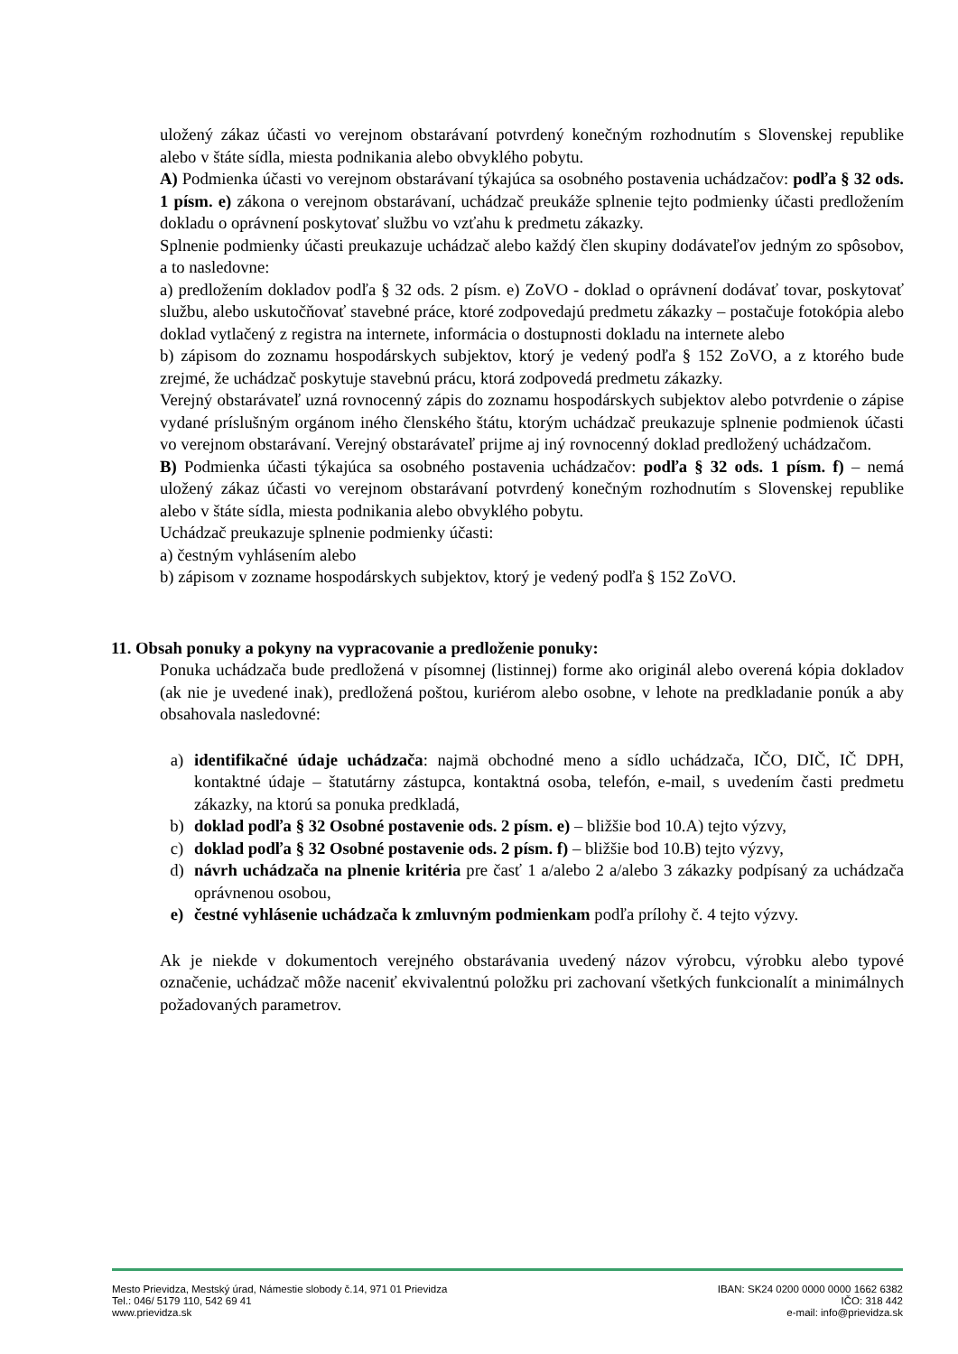uložený zákaz účasti vo verejnom obstarávaní potvrdený konečným rozhodnutím s Slovenskej republike alebo v štáte sídla, miesta podnikania alebo obvyklého pobytu.
A) Podmienka účasti vo verejnom obstarávaní týkajúca sa osobného postavenia uchádzačov: podľa § 32 ods. 1 písm. e) zákona o verejnom obstarávaní, uchádzač preukáže splnenie tejto podmienky účasti predložením dokladu o oprávnení poskytovať službu vo vzťahu k predmetu zákazky.
Splnenie podmienky účasti preukazuje uchádzač alebo každý člen skupiny dodávateľov jedným zo spôsobov, a to nasledovne:
a) predložením dokladov podľa § 32 ods. 2 písm. e) ZoVO - doklad o oprávnení dodávať tovar, poskytovať službu, alebo uskutočňovať stavebné práce, ktoré zodpovedajú predmetu zákazky – postačuje fotokópia alebo doklad vytlačený z registra na internete, informácia o dostupnosti dokladu na internete alebo
b) zápisom do zoznamu hospodárskych subjektov, ktorý je vedený podľa § 152 ZoVO, a z ktorého bude zrejmé, že uchádzač poskytuje stavebnú prácu, ktorá zodpovedá predmetu zákazky.
Verejný obstarávateľ uzná rovnocenný zápis do zoznamu hospodárskych subjektov alebo potvrdenie o zápise vydané príslušným orgánom iného členského štátu, ktorým uchádzač preukazuje splnenie podmienok účasti vo verejnom obstarávaní. Verejný obstarávateľ prijme aj iný rovnocenný doklad predložený uchádzačom.
B) Podmienka účasti týkajúca sa osobného postavenia uchádzačov: podľa § 32 ods. 1 písm. f) – nemá uložený zákaz účasti vo verejnom obstarávaní potvrdený konečným rozhodnutím s Slovenskej republike alebo v štáte sídla, miesta podnikania alebo obvyklého pobytu.
Uchádzač preukazuje splnenie podmienky účasti:
a) čestným vyhlásením alebo
b) zápisom v zozname hospodárskych subjektov, ktorý je vedený podľa § 152 ZoVO.
11. Obsah ponuky a pokyny na vypracovanie a predloženie ponuky:
Ponuka uchádzača bude predložená v písomnej (listinnej) forme ako originál alebo overená kópia dokladov (ak nie je uvedené inak), predložená poštou, kuriérom alebo osobne, v lehote na predkladanie ponúk a aby obsahovala nasledovné:
a) identifikačné údaje uchádzača: najmä obchodné meno a sídlo uchádzača, IČO, DIČ, IČ DPH, kontaktné údaje – štatutárny zástupca, kontaktná osoba, telefón, e-mail, s uvedením časti predmetu zákazky, na ktorú sa ponuka predkladá,
b) doklad podľa § 32 Osobné postavenie ods. 2 písm. e) – bližšie bod 10.A) tejto výzvy,
c) doklad podľa § 32 Osobné postavenie ods. 2 písm. f) – bližšie bod 10.B) tejto výzvy,
d) návrh uchádzača na plnenie kritéria pre časť 1 a/alebo 2 a/alebo 3 zákazky podpísaný za uchádzača oprávnenou osobou,
e) čestné vyhlásenie uchádzača k zmluvným podmienkam podľa prílohy č. 4 tejto výzvy.
Ak je niekde v dokumentoch verejného obstarávania uvedený názov výrobcu, výrobku alebo typové označenie, uchádzač môže naceniť ekvivalentnú položku pri zachovaní všetkých funkcionalít a minimálnych požadovaných parametrov.
Mesto Prievidza, Mestský úrad, Námestie slobody č.14, 971 01 Prievidza
Tel.: 046/ 5179 110, 542 69 41
www.prievidza.sk
IBAN: SK24 0200 0000 0000 1662 6382
IČO: 318 442
e-mail: info@prievidza.sk